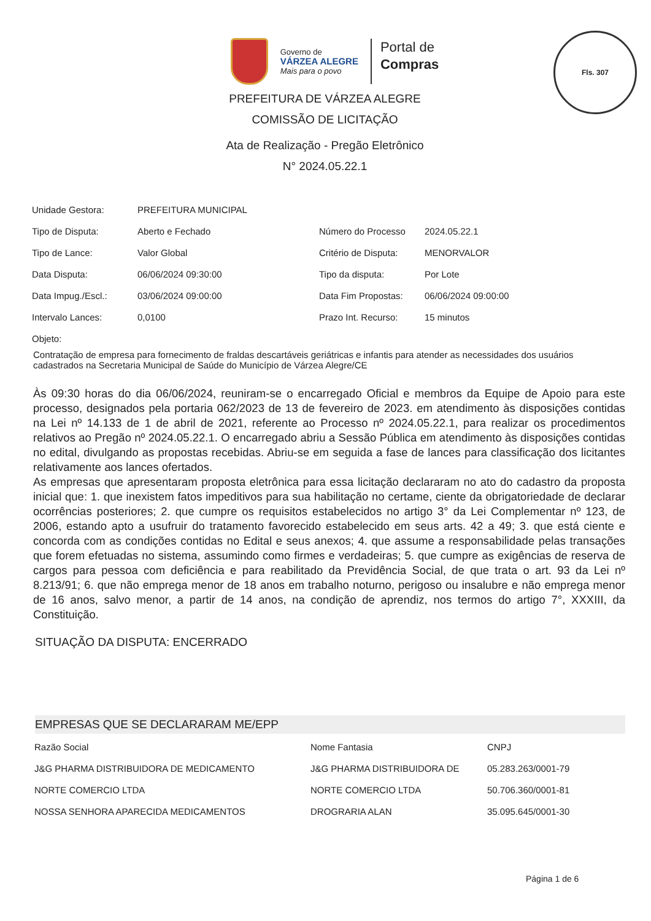Fls. 307
Governo de
VÁRZEA ALEGRE
Mais para o povo
Portal de
Compras
PREFEITURA DE VÁRZEA ALEGRE
COMISSÃO DE LICITAÇÃO
Ata de Realização - Pregão Eletrônico
N° 2024.05.22.1
| Unidade Gestora: | PREFEITURA MUNICIPAL | | |
| Tipo de Disputa: | Aberto e Fechado | Número do Processo | 2024.05.22.1 |
| Tipo de Lance: | Valor Global | Critério de Disputa: | MENORVALOR |
| Data Disputa: | 06/06/2024 09:30:00 | Tipo da disputa: | Por Lote |
| Data Impug./Escl.: | 03/06/2024 09:00:00 | Data Fim Propostas: | 06/06/2024 09:00:00 |
| Intervalo Lances: | 0,0100 | Prazo Int. Recurso: | 15 minutos |
| Objeto: | | | |
Contratação de empresa para fornecimento de fraldas descartáveis geriátricas e infantis para atender as necessidades dos usuários cadastrados na Secretaria Municipal de Saúde do Município de Várzea Alegre/CE
Às 09:30 horas do dia 06/06/2024, reuniram-se o encarregado Oficial e membros da Equipe de Apoio para este processo, designados pela portaria 062/2023 de 13 de fevereiro de 2023. em atendimento às disposições contidas na Lei nº 14.133 de 1 de abril de 2021, referente ao Processo nº 2024.05.22.1, para realizar os procedimentos relativos ao Pregão nº 2024.05.22.1. O encarregado abriu a Sessão Pública em atendimento às disposições contidas no edital, divulgando as propostas recebidas. Abriu-se em seguida a fase de lances para classificação dos licitantes relativamente aos lances ofertados.
As empresas que apresentaram proposta eletrônica para essa licitação declararam no ato do cadastro da proposta inicial que: 1. que inexistem fatos impeditivos para sua habilitação no certame, ciente da obrigatoriedade de declarar ocorrências posteriores; 2. que cumpre os requisitos estabelecidos no artigo 3° da Lei Complementar nº 123, de 2006, estando apto a usufruir do tratamento favorecido estabelecido em seus arts. 42 a 49; 3. que está ciente e concorda com as condições contidas no Edital e seus anexos; 4. que assume a responsabilidade pelas transações que forem efetuadas no sistema, assumindo como firmes e verdadeiras; 5. que cumpre as exigências de reserva de cargos para pessoa com deficiência e para reabilitado da Previdência Social, de que trata o art. 93 da Lei nº 8.213/91; 6. que não emprega menor de 18 anos em trabalho noturno, perigoso ou insalubre e não emprega menor de 16 anos, salvo menor, a partir de 14 anos, na condição de aprendiz, nos termos do artigo 7°, XXXIII, da Constituição.
SITUAÇÃO DA DISPUTA: ENCERRADO
EMPRESAS QUE SE DECLARARAM ME/EPP
| Razão Social | Nome Fantasia | CNPJ |
| --- | --- | --- |
| J&G PHARMA DISTRIBUIDORA DE MEDICAMENTO | J&G PHARMA DISTRIBUIDORA DE | 05.283.263/0001-79 |
| NORTE COMERCIO LTDA | NORTE COMERCIO LTDA | 50.706.360/0001-81 |
| NOSSA SENHORA APARECIDA MEDICAMENTOS | DROGRARIA ALAN | 35.095.645/0001-30 |
Página 1 de 6